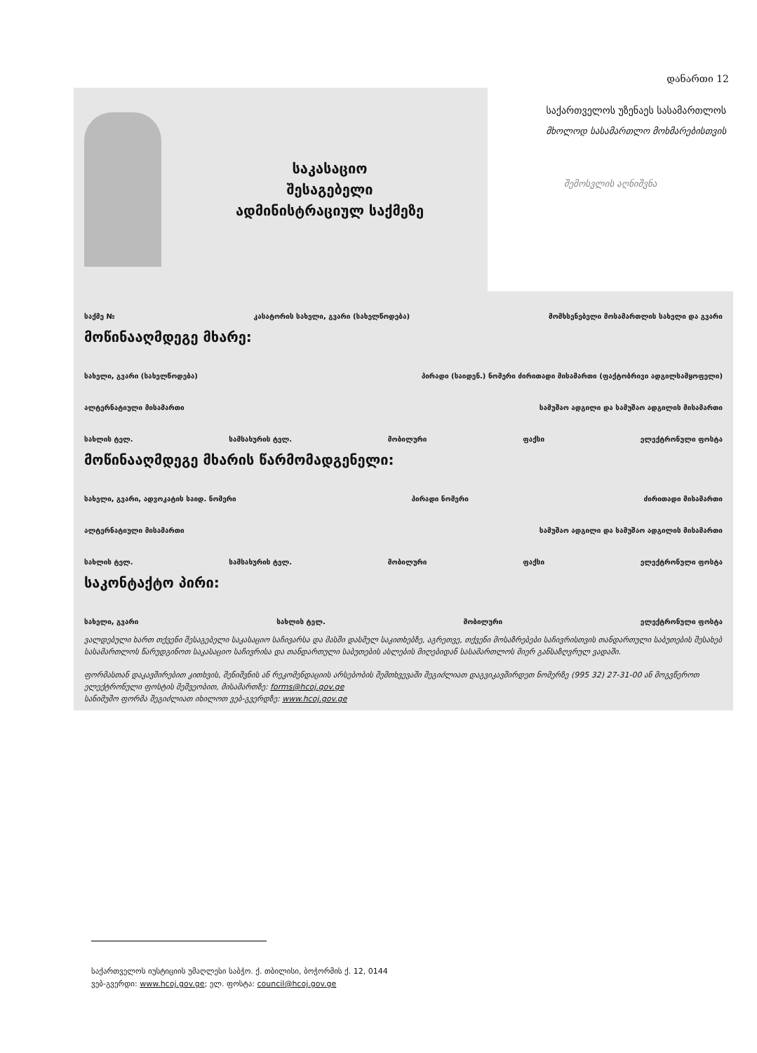დანართი 12
საკასაციო
შესაგებელი
ადმინისტრაციულ საქმეზე
საქართველოს უზენაეს სასამართლოს
მხოლოდ სასამართლო მოხმარებისთვის
შემოსვლის აღნიშვნა
საქმე № კასატორის სახელი, გვარი (სახელწოდება) მომხსენებელი მოსამართლის სახელი და გვარი
მოწინააღმდეგე მხარე:
სახელი, გვარი (სახელწოდება) პირადი (საიდენ.) ნომერი ძირითადი მისამართი (ფაქტობრივი ადგილსამყოფელი)
ალტერნატიული მისამართი სამუშაო ადგილი და სამუშაო ადგილის მისამართი
სახლის ტელ. სამსახურის ტელ. მობილური ფაქსი ელექტრონული ფოსტა
მოწინააღმდეგე მხარის წარმომადგენელი:
სახელი, გვარი, ადვოკატის საიდ. ნომერი პირადი ნომერი ძირითადი მისამართი
ალტერნატიული მისამართი სამუშაო ადგილი და სამუშაო ადგილის მისამართი
სახლის ტელ. სამსახურის ტელ. მობილური ფაქსი ელექტრონული ფოსტა
საკონტაქტო პირი:
სახელი, გვარი სახლის ტელ. მობილური ელექტრონული ფოსტა
ვალდებული ხართ თქვენი შესაგებელი საკასაციო საჩივარსა და მასში დასმულ საკითხებზე, აგრეთვე, თქვენი მოსაზრებები საჩივრისთვის თანდართული საბუთების შესახებ სასამართლოს წარუდგინოთ საკასაციო საჩივრისა და თანდართული საბუთების ასლების მიღებიდან სასამართლოს მიერ განსაზღვრულ ვადაში.
ფორმასთან დაკავშირებით კითხვის, შენიშვნის ან რეკომენდაციის არსებობის შემთხვევაში შეგიძლიათ დაგვიკავშირდეთ ნომერზე (995 32) 27-31-00 ან მოგვწეროთ ელექტრონული ფოსტის მეშვეობით, მისამართზე: forms@hcoj.gov.ge
სანიმუშო ფორმა შეგიძლიათ იხილოთ ვებ-გვერდზე: www.hcoj.gov.ge
საქართველოს იუსტიციის უმაღლესი საბჭო. ქ. თბილისი, ბოჭორმის ქ. 12, 0144
ვებ-გვერდი: www.hcoj.gov.ge; ელ. ფოსტა: council@hcoj.gov.ge